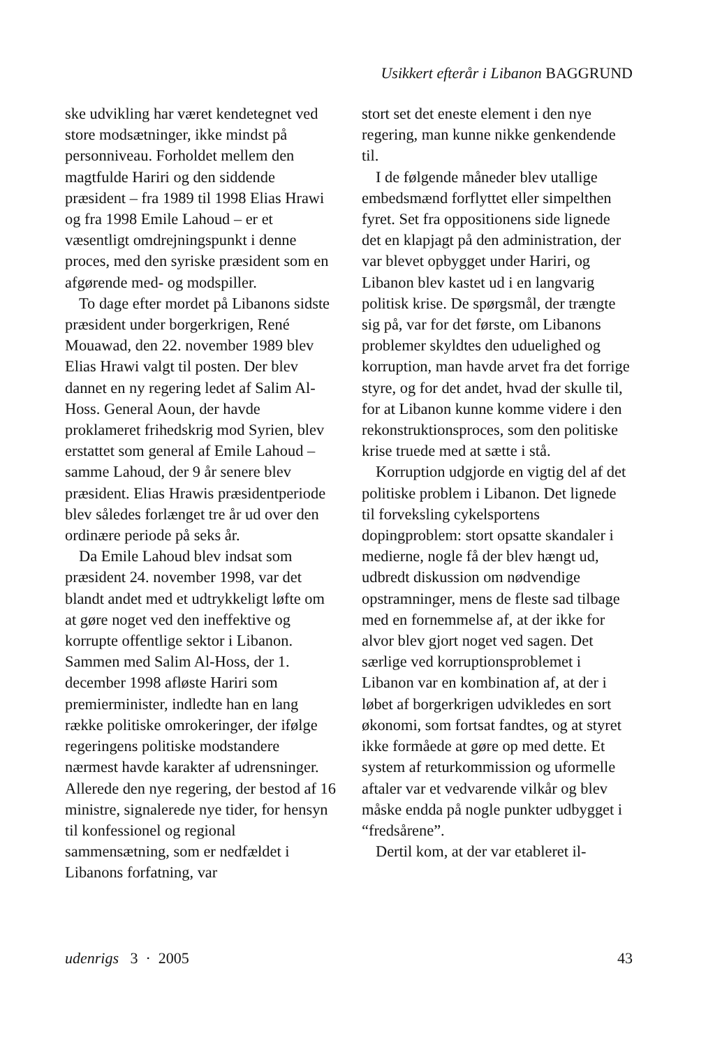Usikkert efterår i Libanon BAGGRUND
ske udvikling har været kendetegnet ved store modsætninger, ikke mindst på personniveau. Forholdet mellem den magtfulde Hariri og den siddende præsident – fra 1989 til 1998 Elias Hrawi og fra 1998 Emile Lahoud – er et væsentligt omdrejningspunkt i denne proces, med den syriske præsident som en afgørende med- og modspiller.
To dage efter mordet på Libanons sidste præsident under borgerkrigen, René Mouawad, den 22. november 1989 blev Elias Hrawi valgt til posten. Der blev dannet en ny regering ledet af Salim Al-Hoss. General Aoun, der havde proklameret frihedskrig mod Syrien, blev erstattet som general af Emile Lahoud – samme Lahoud, der 9 år senere blev præsident. Elias Hrawis præsidentperiode blev således forlænget tre år ud over den ordinære periode på seks år.
Da Emile Lahoud blev indsat som præsident 24. november 1998, var det blandt andet med et udtrykkeligt løfte om at gøre noget ved den ineffektive og korrupte offentlige sektor i Libanon. Sammen med Salim Al-Hoss, der 1. december 1998 afløste Hariri som premierminister, indledte han en lang række politiske omrokeringer, der ifølge regeringens politiske modstandere nærmest havde karakter af udrensninger. Allerede den nye regering, der bestod af 16 ministre, signalerede nye tider, for hensyn til konfessionel og regional sammensætning, som er nedfældet i Libanons forfatning, var
stort set det eneste element i den nye regering, man kunne nikke genkendende til.
I de følgende måneder blev utallige embedsmænd forflyttet eller simpelthen fyret. Set fra oppositionens side lignede det en klapjagt på den administration, der var blevet opbygget under Hariri, og Libanon blev kastet ud i en langvarig politisk krise. De spørgsmål, der trængte sig på, var for det første, om Libanons problemer skyldtes den uduelighed og korruption, man havde arvet fra det forrige styre, og for det andet, hvad der skulle til, for at Libanon kunne komme videre i den rekonstruktionsproces, som den politiske krise truede med at sætte i stå.
Korruption udgjorde en vigtig del af det politiske problem i Libanon. Det lignede til forveksling cykelsportens dopingproblem: stort opsatte skandaler i medierne, nogle få der blev hængt ud, udbredt diskussion om nødvendige opstramninger, mens de fleste sad tilbage med en fornemmelse af, at der ikke for alvor blev gjort noget ved sagen. Det særlige ved korruptionsproblemet i Libanon var en kombination af, at der i løbet af borgerkrigen udvikledes en sort økonomi, som fortsat fandtes, og at styret ikke formåede at gøre op med dette. Et system af returkommission og uformelle aftaler var et vedvarende vilkår og blev måske endda på nogle punkter udbygget i “fredsårene”.
Dertil kom, at der var etableret il-
udenrigs 3 · 2005 43